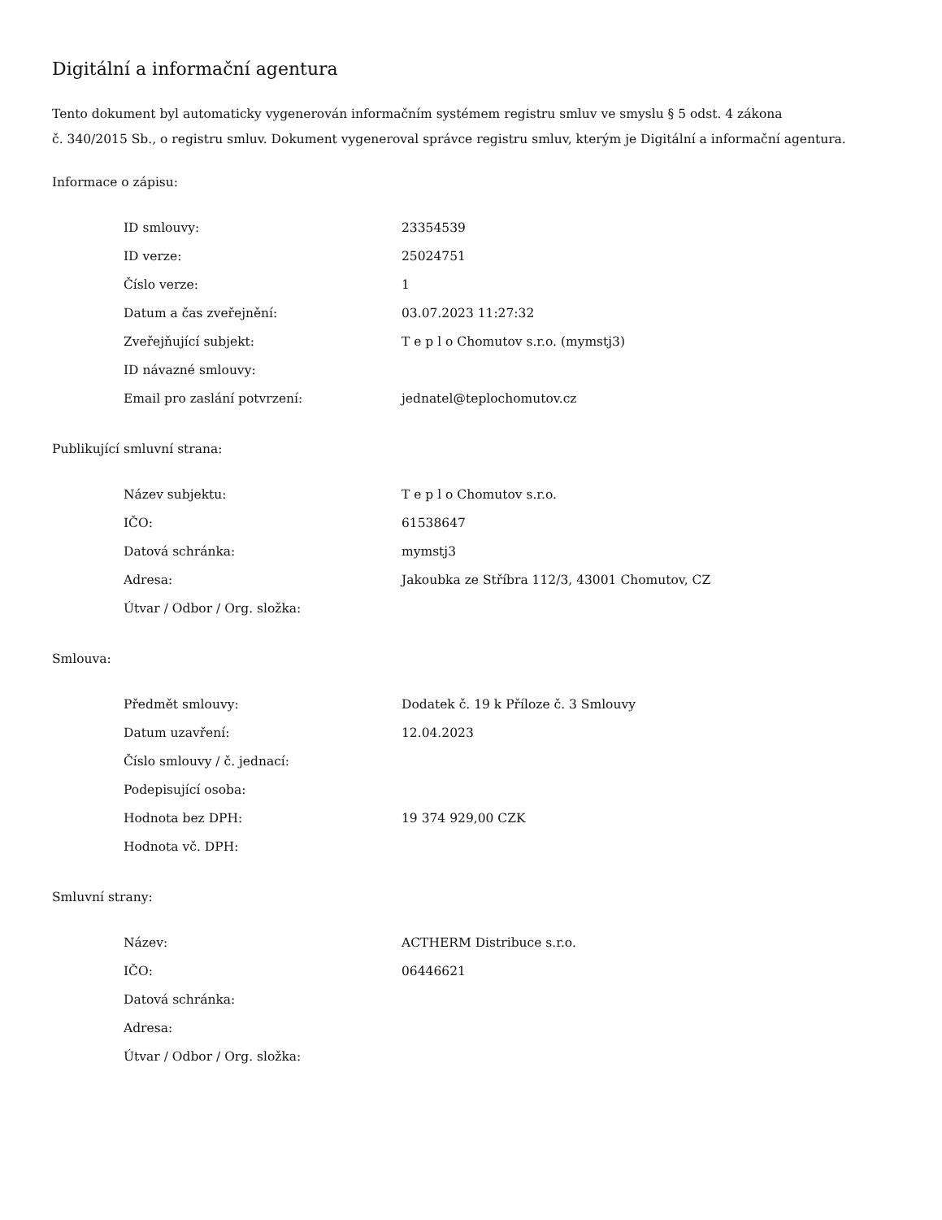Digitální a informační agentura
Tento dokument byl automaticky vygenerován informačním systémem registru smluv ve smyslu § 5 odst. 4 zákona
č. 340/2015 Sb., o registru smluv. Dokument vygeneroval správce registru smluv, kterým je Digitální a informační agentura.
Informace o zápisu:
| ID smlouvy: | 23354539 |
| ID verze: | 25024751 |
| Číslo verze: | 1 |
| Datum a čas zveřejnění: | 03.07.2023 11:27:32 |
| Zveřejňující subjekt: | T e p l o Chomutov s.r.o. (mymstj3) |
| ID návazné smlouvy: | |
| Email pro zaslání potvrzení: | jednatel@teplochomutov.cz |
Publikující smluvní strana:
| Název subjektu: | T e p l o Chomutov s.r.o. |
| IČO: | 61538647 |
| Datová schránka: | mymstj3 |
| Adresa: | Jakoubka ze Stříbra 112/3, 43001 Chomutov, CZ |
| Útvar / Odbor / Org. složka: | |
Smlouva:
| Předmět smlouvy: | Dodatek č. 19 k Příloze č. 3 Smlouvy |
| Datum uzavření: | 12.04.2023 |
| Číslo smlouvy / č. jednací: | |
| Podepisující osoba: | |
| Hodnota bez DPH: | 19 374 929,00 CZK |
| Hodnota vč. DPH: | |
Smluvní strany:
| Název: | ACTHERM Distribuce s.r.o. |
| IČO: | 06446621 |
| Datová schránka: | |
| Adresa: | |
| Útvar / Odbor / Org. složka: | |